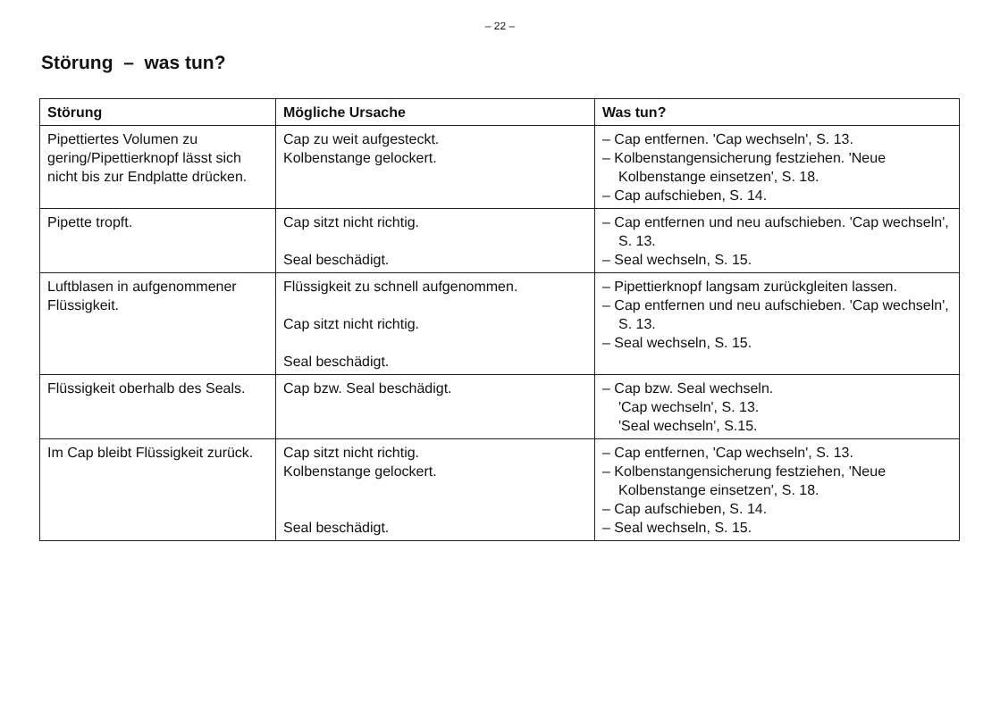– 22 –
Störung – was tun?
| Störung | Mögliche Ursache | Was tun? |
| --- | --- | --- |
| Pipettiertes Volumen zu gering/Pipettierknopf lässt sich nicht bis zur Endplatte drücken. | Cap zu weit aufgesteckt. Kolbenstange gelockert. | – Cap entfernen. 'Cap wechseln', S. 13. – Kolbenstangensicherung festziehen. 'Neue Kolbenstange einsetzen', S. 18. – Cap aufschieben, S. 14. |
| Pipette tropft. | Cap sitzt nicht richtig. Seal beschädigt. | – Cap entfernen und neu aufschieben. 'Cap wechseln', S. 13. – Seal wechseln, S. 15. |
| Luftblasen in aufgenom­mener Flüssigkeit. | Flüssigkeit zu schnell aufgenommen. Cap sitzt nicht richtig. Seal beschädigt. | – Pipettierknopf langsam zurückgleiten lassen. – Cap entfernen und neu aufschieben. 'Cap wechseln', S. 13. – Seal wechseln, S. 15. |
| Flüssigkeit oberhalb des Seals. | Cap bzw. Seal beschädigt. | – Cap bzw. Seal wechseln. 'Cap wechseln', S. 13. 'Seal wechseln', S.15. |
| Im Cap bleibt Flüssigkeit zurück. | Cap sitzt nicht richtig. Kolbenstange gelockert. Seal beschädigt. | – Cap entfernen, 'Cap wechseln', S. 13. – Kolbenstangensicherung festziehen, 'Neue Kolbenstange einsetzen', S. 18. – Cap aufschieben, S. 14. – Seal wechseln, S. 15. |